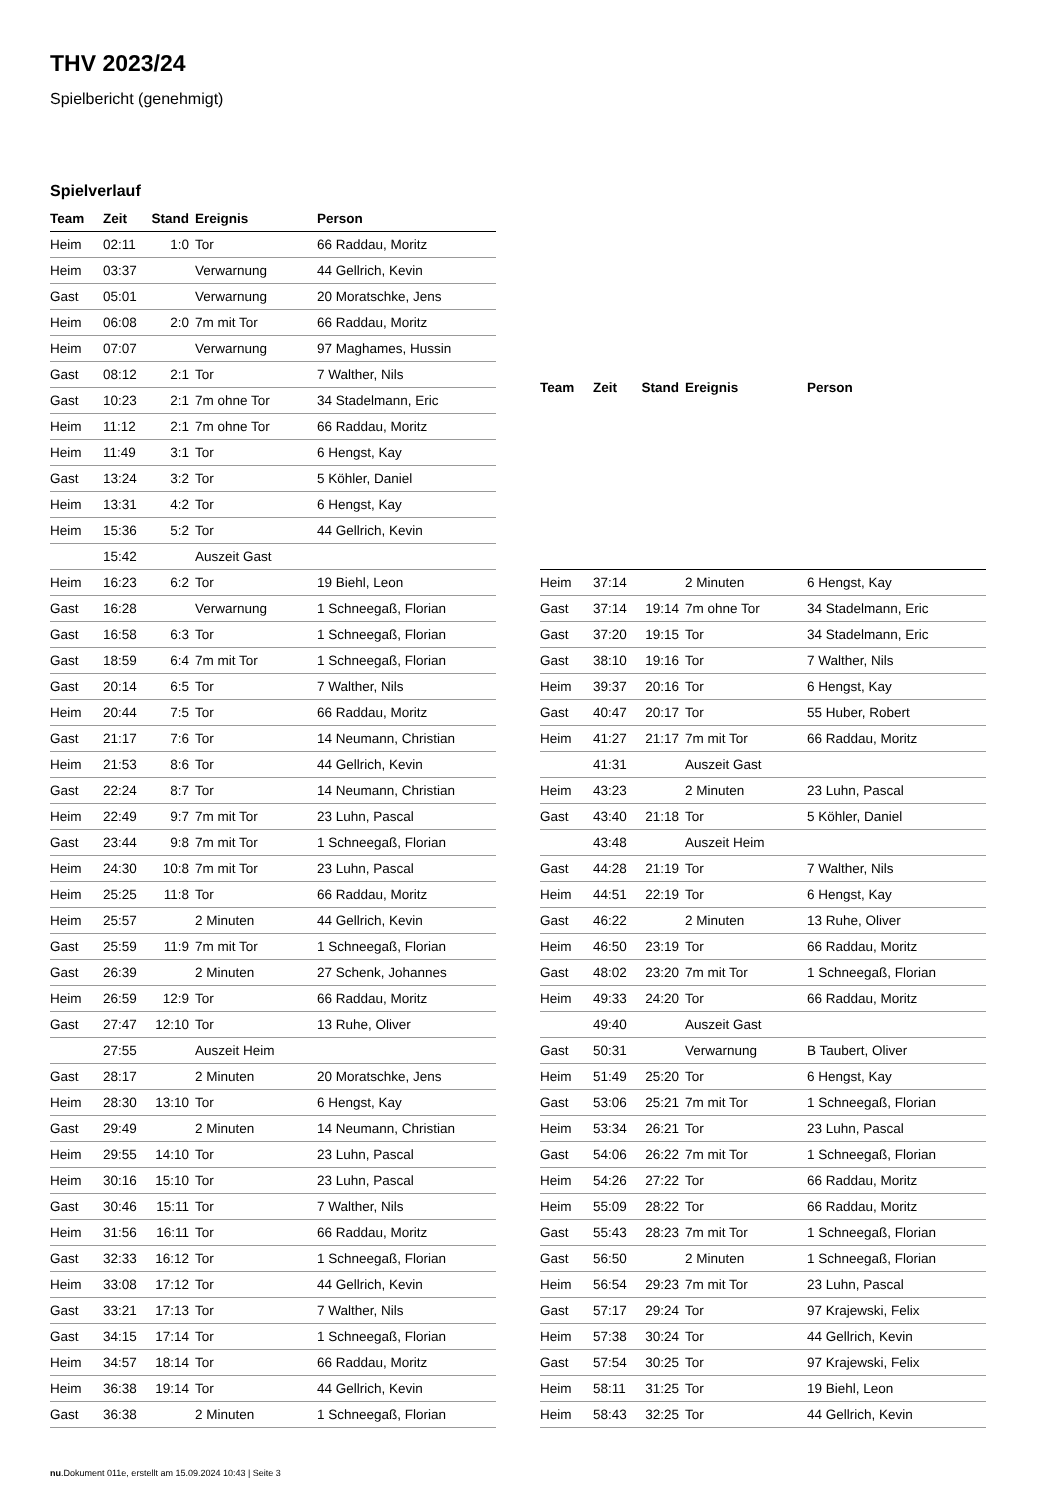THV 2023/24
Spielbericht (genehmigt)
Spielverlauf
| Team | Zeit | Stand | Ereignis | Person |
| --- | --- | --- | --- | --- |
| Heim | 02:11 | 1:0 | Tor | 66 Raddau, Moritz |
| Heim | 03:37 | | Verwarnung | 44 Gellrich, Kevin |
| Gast | 05:01 | | Verwarnung | 20 Moratschke, Jens |
| Heim | 06:08 | 2:0 | 7m mit Tor | 66 Raddau, Moritz |
| Heim | 07:07 | | Verwarnung | 97 Maghames, Hussin |
| Gast | 08:12 | 2:1 | Tor | 7 Walther, Nils |
| Gast | 10:23 | 2:1 | 7m ohne Tor | 34 Stadelmann, Eric |
| Heim | 11:12 | 2:1 | 7m ohne Tor | 66 Raddau, Moritz |
| Heim | 11:49 | 3:1 | Tor | 6 Hengst, Kay |
| Gast | 13:24 | 3:2 | Tor | 5 Köhler, Daniel |
| Heim | 13:31 | 4:2 | Tor | 6 Hengst, Kay |
| Heim | 15:36 | 5:2 | Tor | 44 Gellrich, Kevin |
| | 15:42 | | Auszeit Gast | |
| Heim | 16:23 | 6:2 | Tor | 19 Biehl, Leon |
| Gast | 16:28 | | Verwarnung | 1 Schneegaß, Florian |
| Gast | 16:58 | 6:3 | Tor | 1 Schneegaß, Florian |
| Gast | 18:59 | 6:4 | 7m mit Tor | 1 Schneegaß, Florian |
| Gast | 20:14 | 6:5 | Tor | 7 Walther, Nils |
| Heim | 20:44 | 7:5 | Tor | 66 Raddau, Moritz |
| Gast | 21:17 | 7:6 | Tor | 14 Neumann, Christian |
| Heim | 21:53 | 8:6 | Tor | 44 Gellrich, Kevin |
| Gast | 22:24 | 8:7 | Tor | 14 Neumann, Christian |
| Heim | 22:49 | 9:7 | 7m mit Tor | 23 Luhn, Pascal |
| Gast | 23:44 | 9:8 | 7m mit Tor | 1 Schneegaß, Florian |
| Heim | 24:30 | 10:8 | 7m mit Tor | 23 Luhn, Pascal |
| Heim | 25:25 | 11:8 | Tor | 66 Raddau, Moritz |
| Heim | 25:57 | | 2 Minuten | 44 Gellrich, Kevin |
| Gast | 25:59 | 11:9 | 7m mit Tor | 1 Schneegaß, Florian |
| Gast | 26:39 | | 2 Minuten | 27 Schenk, Johannes |
| Heim | 26:59 | 12:9 | Tor | 66 Raddau, Moritz |
| Gast | 27:47 | 12:10 | Tor | 13 Ruhe, Oliver |
| | 27:55 | | Auszeit Heim | |
| Gast | 28:17 | | 2 Minuten | 20 Moratschke, Jens |
| Heim | 28:30 | 13:10 | Tor | 6 Hengst, Kay |
| Gast | 29:49 | | 2 Minuten | 14 Neumann, Christian |
| Heim | 29:55 | 14:10 | Tor | 23 Luhn, Pascal |
| Heim | 30:16 | 15:10 | Tor | 23 Luhn, Pascal |
| Gast | 30:46 | 15:11 | Tor | 7 Walther, Nils |
| Heim | 31:56 | 16:11 | Tor | 66 Raddau, Moritz |
| Gast | 32:33 | 16:12 | Tor | 1 Schneegaß, Florian |
| Heim | 33:08 | 17:12 | Tor | 44 Gellrich, Kevin |
| Gast | 33:21 | 17:13 | Tor | 7 Walther, Nils |
| Gast | 34:15 | 17:14 | Tor | 1 Schneegaß, Florian |
| Heim | 34:57 | 18:14 | Tor | 66 Raddau, Moritz |
| Heim | 36:38 | 19:14 | Tor | 44 Gellrich, Kevin |
| Gast | 36:38 | | 2 Minuten | 1 Schneegaß, Florian |
| Team | Zeit | Stand | Ereignis | Person |
| --- | --- | --- | --- | --- |
| Heim | 37:14 | | 2 Minuten | 6 Hengst, Kay |
| Gast | 37:14 | 19:14 | 7m ohne Tor | 34 Stadelmann, Eric |
| Gast | 37:20 | 19:15 | Tor | 34 Stadelmann, Eric |
| Gast | 38:10 | 19:16 | Tor | 7 Walther, Nils |
| Heim | 39:37 | 20:16 | Tor | 6 Hengst, Kay |
| Gast | 40:47 | 20:17 | Tor | 55 Huber, Robert |
| Heim | 41:27 | 21:17 | 7m mit Tor | 66 Raddau, Moritz |
| | 41:31 | | Auszeit Gast | |
| Heim | 43:23 | | 2 Minuten | 23 Luhn, Pascal |
| Gast | 43:40 | 21:18 | Tor | 5 Köhler, Daniel |
| | 43:48 | | Auszeit Heim | |
| Gast | 44:28 | 21:19 | Tor | 7 Walther, Nils |
| Heim | 44:51 | 22:19 | Tor | 6 Hengst, Kay |
| Gast | 46:22 | | 2 Minuten | 13 Ruhe, Oliver |
| Heim | 46:50 | 23:19 | Tor | 66 Raddau, Moritz |
| Gast | 48:02 | 23:20 | 7m mit Tor | 1 Schneegaß, Florian |
| Heim | 49:33 | 24:20 | Tor | 66 Raddau, Moritz |
| | 49:40 | | Auszeit Gast | |
| Gast | 50:31 | | Verwarnung | B Taubert, Oliver |
| Heim | 51:49 | 25:20 | Tor | 6 Hengst, Kay |
| Gast | 53:06 | 25:21 | 7m mit Tor | 1 Schneegaß, Florian |
| Heim | 53:34 | 26:21 | Tor | 23 Luhn, Pascal |
| Gast | 54:06 | 26:22 | 7m mit Tor | 1 Schneegaß, Florian |
| Heim | 54:26 | 27:22 | Tor | 66 Raddau, Moritz |
| Heim | 55:09 | 28:22 | Tor | 66 Raddau, Moritz |
| Gast | 55:43 | 28:23 | 7m mit Tor | 1 Schneegaß, Florian |
| Gast | 56:50 | | 2 Minuten | 1 Schneegaß, Florian |
| Heim | 56:54 | 29:23 | 7m mit Tor | 23 Luhn, Pascal |
| Gast | 57:17 | 29:24 | Tor | 97 Krajewski, Felix |
| Heim | 57:38 | 30:24 | Tor | 44 Gellrich, Kevin |
| Gast | 57:54 | 30:25 | Tor | 97 Krajewski, Felix |
| Heim | 58:11 | 31:25 | Tor | 19 Biehl, Leon |
| Heim | 58:43 | 32:25 | Tor | 44 Gellrich, Kevin |
nu.Dokument 011e, erstellt am 15.09.2024 10:43 | Seite 3